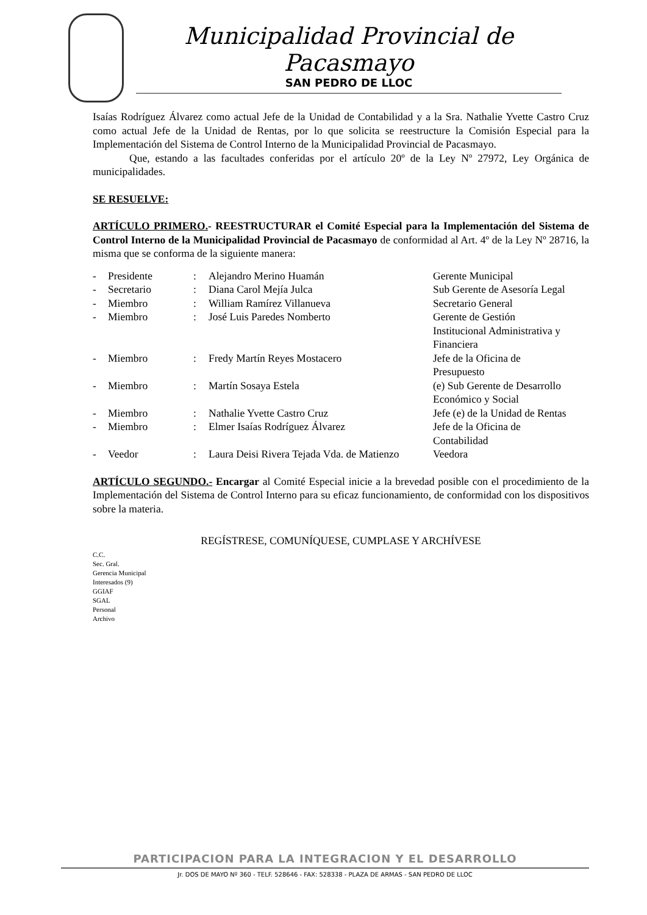Municipalidad Provincial de Pacasmayo
SAN PEDRO DE LLOC
Isaías Rodríguez Álvarez como actual Jefe de la Unidad de Contabilidad y a la Sra. Nathalie Yvette Castro Cruz como actual Jefe de la Unidad de Rentas, por lo que solicita se reestructure la Comisión Especial para la Implementación del Sistema de Control Interno de la Municipalidad Provincial de Pacasmayo.
Que, estando a las facultades conferidas por el artículo 20º de la Ley Nº 27972, Ley Orgánica de municipalidades.
SE RESUELVE:
ARTÍCULO PRIMERO.- REESTRUCTURAR el Comité Especial para la Implementación del Sistema de Control Interno de la Municipalidad Provincial de Pacasmayo de conformidad al Art. 4º de la Ley Nº 28716, la misma que se conforma de la siguiente manera:
| - | Presidente | : | Alejandro Merino Huamán | Gerente Municipal |
| - | Secretario | : | Diana Carol Mejía Julca | Sub Gerente de Asesoría Legal |
| - | Miembro | : | William Ramírez Villanueva | Secretario General |
| - | Miembro | : | José Luis Paredes Nomberto | Gerente de Gestión Institucional Administrativa y Financiera |
| - | Miembro | : | Fredy Martín Reyes Mostacero | Jefe de la Oficina de Presupuesto |
| - | Miembro | : | Martín Sosaya Estela | (e) Sub Gerente de Desarrollo Económico y Social |
| - | Miembro | : | Nathalie Yvette Castro Cruz | Jefe (e) de la Unidad de Rentas |
| - | Miembro | : | Elmer Isaías Rodríguez Álvarez | Jefe de la Oficina de Contabilidad |
| - | Veedor | : | Laura Deisi Rivera Tejada Vda. de Matienzo | Veedora |
ARTÍCULO SEGUNDO.- Encargar al Comité Especial inicie a la brevedad posible con el procedimiento de la Implementación del Sistema de Control Interno para su eficaz funcionamiento, de conformidad con los dispositivos sobre la materia.
REGÍSTRESE, COMUNÍQUESE, CUMPLASE Y ARCHÍVESE
C.C.
Sec. Gral.
Gerencia Municipal
Interesados (9)
GGIAF
SGAL
Personal
Archivo
PARTICIPACION PARA LA INTEGRACION Y EL DESARROLLO
Jr. DOS DE MAYO Nº 360 - TELF. 528646 - FAX: 528338 - PLAZA DE ARMAS - SAN PEDRO DE LLOC